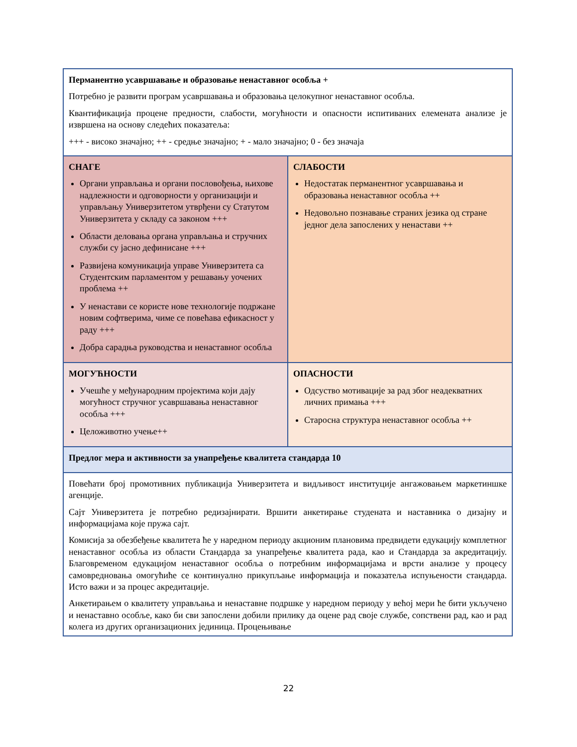| Перманентно усавршавање и образовање ненаставног особља + Потребно је развити програм усавршавања и образовања целокупног ненаставног особља. Квантификација процене предности, слабости, могућности и опасности испитиваних елемената анализе је извршена на основу следећих показатеља: +++ - високо значајно; ++ - средње значајно; + - мало значајно; 0 - без значаја | |
| СНАГЕ Органи управљања и органи пословођења, њихове надлежности и одговорности у организацији и управљању Универзитетом утврђени су Статутом Универзитета у складу са законом +++ Области деловања органа управљања и стручних служби су јасно дефинисане +++ Развијена комуникација управе Универзитета са Студентским парламентом у решавању уочених проблема ++ У ненастави се користе нове технологије подржане новим софтверима, чиме се повећава ефикасност у раду +++ Добра сарадња руководства и ненаставног особља | СЛАБОСТИ Недостатак перманентног усавршавања и образовања ненаставног особља ++ Недовољно познавање страних језика од стране једног дела запослених у ненастави ++ |
| МОГУЋНОСТИ Учешће у међународним пројектима који дају могућност стручног усавршавања ненаставног особља +++ Целоживотно учење++ | ОПАСНОСТИ Одсуство мотивације за рад због неадекватних личних примања +++ Старосна структура ненаставног особља ++ |
| Предлог мера и активности за унапређење квалитета стандарда 10 | |
| Повећати број промотивних публикација Универзитета и видљивост институције ангажовањем маркетиншке агенције. Сајт Универзитета је потребно редизајнирати. Вршити анкетирање студената и наставника о дизајну и информацијама које пружа сајт. Комисија за обезбеђење квалитета ће у наредном периоду акционим плановима предвидети едукацију комплетног ненаставног особља из области Стандарда за унапређење квалитета рада, као и Стандарда за акредитацију. Благовременом едукацијом ненаставног особља о потребним информацијама и врсти анализе у процесу самовредновања омогућиће се континуално прикупљање информација и показатеља испуњености стандарда. Исто важи и за процес акредитације. Анкетирањем о квалитету управљања и ненаставне подршке у наредном периоду у већој мери ће бити укључено и ненаставно особље, како би сви запослени добили прилику да оцене рад своје службе, сопствени рад, као и рад колега из других организационих јединица. Процењивање | |
22